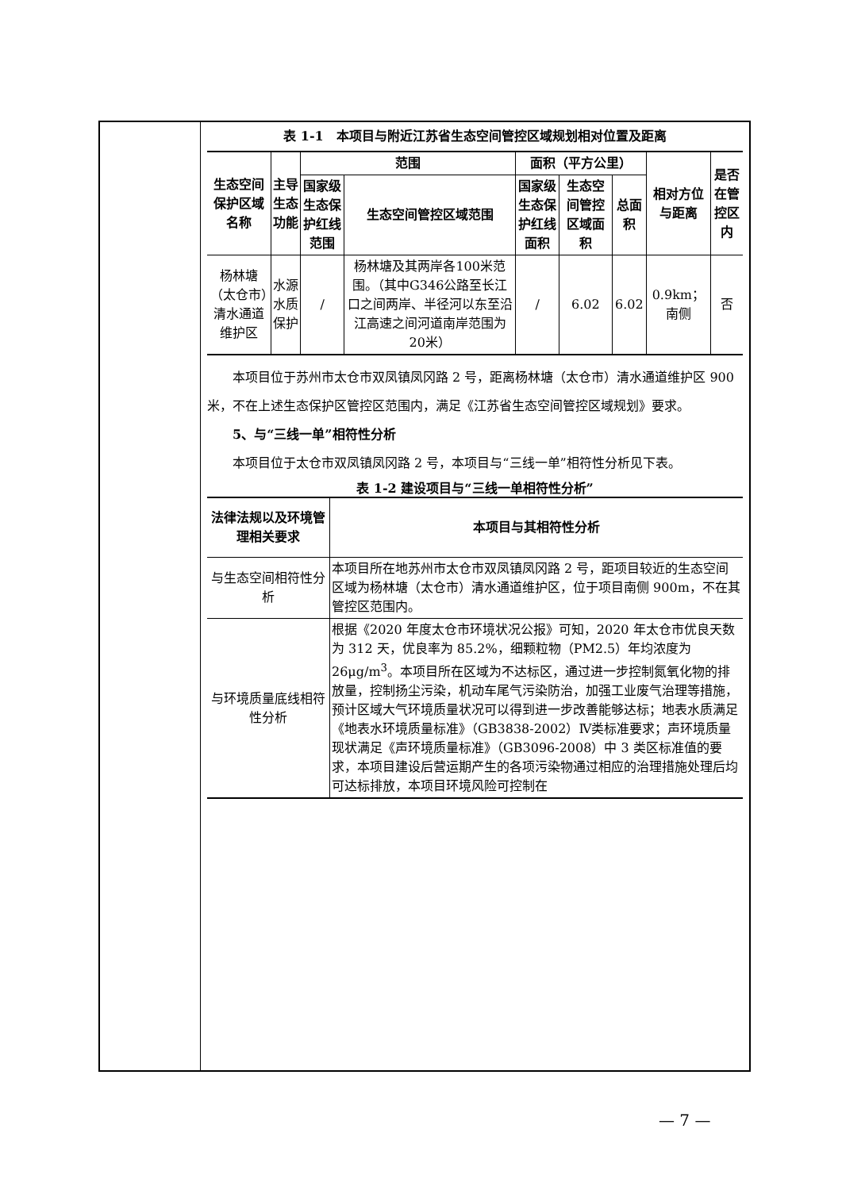表 1-1　本项目与附近江苏省生态空间管控区域规划相对位置及距离
| 生态空间保护区域名称 | 主导生态功能 | 范围 | | 面积（平方公里） | | | 相对方位与距离 | 是否在管控区内 |
| --- | --- | --- | --- | --- | --- | --- | --- | --- |
| | | 国家级生态保护红线范围 | 生态空间管控区域范围 | 国家级生态保护红线面积 | 生态空间管控区域面积 | 总面积 | | |
| 杨林塘（太仓市）清水通道维护区 | 水源水质保护 | / | 杨林塘及其两岸各100米范围。（其中G346公路至长江口之间两岸、半径河以东至沿江高速之间河道南岸范围为 20米） | / | 6.02 | 6.02 | 0.9km；南侧 | 否 |
本项目位于苏州市太仓市双凤镇凤冈路 2 号，距离杨林塘（太仓市）清水通道维护区 900 米，不在上述生态保护区管控区范围内，满足《江苏省生态空间管控区域规划》要求。
5、与“三线一单”相符性分析
本项目位于太仓市双凤镇凤冈路 2 号，本项目与“三线一单”相符性分析见下表。
表 1-2 建设项目与“三线一单相符性分析”
| 法律法规以及环境管理相关要求 | 本项目与其相符性分析 |
| --- | --- |
| 与生态空间相符性分析 | 本项目所在地苏州市太仓市双凤镇凤冈路 2 号，距项目较近的生态空间区域为杨林塘（太仓市）清水通道维护区，位于项目南侧 900m，不在其管控区范围内。 |
| 与环境质量底线相符性分析 | 根据《2020 年度太仓市环境状况公报》可知，2020 年太仓市优良天数为 312 天，优良率为 85.2%，细颗粒物（PM2.5）年均浓度为 26μg/m<sup>3</sup>。本项目所在区域为不达标区，通过进一步控制氮氧化物的排放量，控制扬尘污染，机动车尾气污染防治，加强工业废气治理等措施，预计区域大气环境质量状况可以得到进一步改善能够达标；地表水质满足《地表水环境质量标准》（GB3838-2002）Ⅳ类标准要求；声环境质量现状满足《声环境质量标准》（GB3096-2008）中 3 类区标准值的要求，本项目建设后营运期产生的各项污染物通过相应的治理措施处理后均可达标排放，本项目环境风险可控制在 |
— 7 —